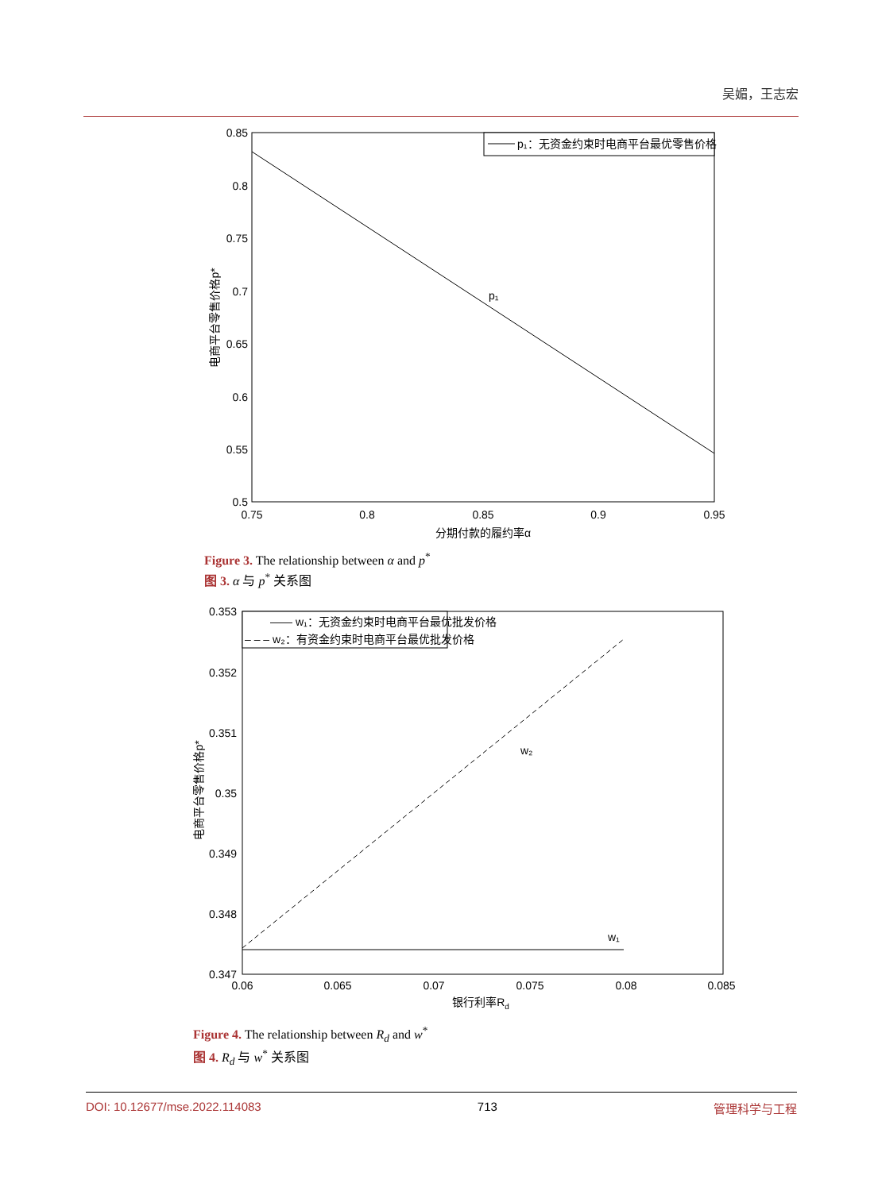吴媚，王志宏
p₁：无资金约束时电商平台最优零售价格
p₁
0.85
0.8
0.75
0.7
0.65
0.6
0.55
0.5
0.75
0.8
0.85
0.9
0.95
分期付款的履约率α
电商平台零售价格p*
Figure 3. The relationship between α and p<sup>*</sup>
图 3. α 与 p<sup>*</sup> 关系图
—— w₁：无资金约束时电商平台最优批发价格
– – – w₂：有资金约束时电商平台最优批发价格
w₂
w₁
0.353
0.352
0.351
0.35
0.349
0.348
0.347
0.06
0.065
0.07
0.075
0.08
0.085
银行利率Rd
电商平台零售价格p*
Figure 4. The relationship between R<sub>d</sub> and w<sup>*</sup>
图 4. R<sub>d</sub> 与 w<sup>*</sup> 关系图
DOI: 10.12677/mse.2022.114083 713 管理科学与工程